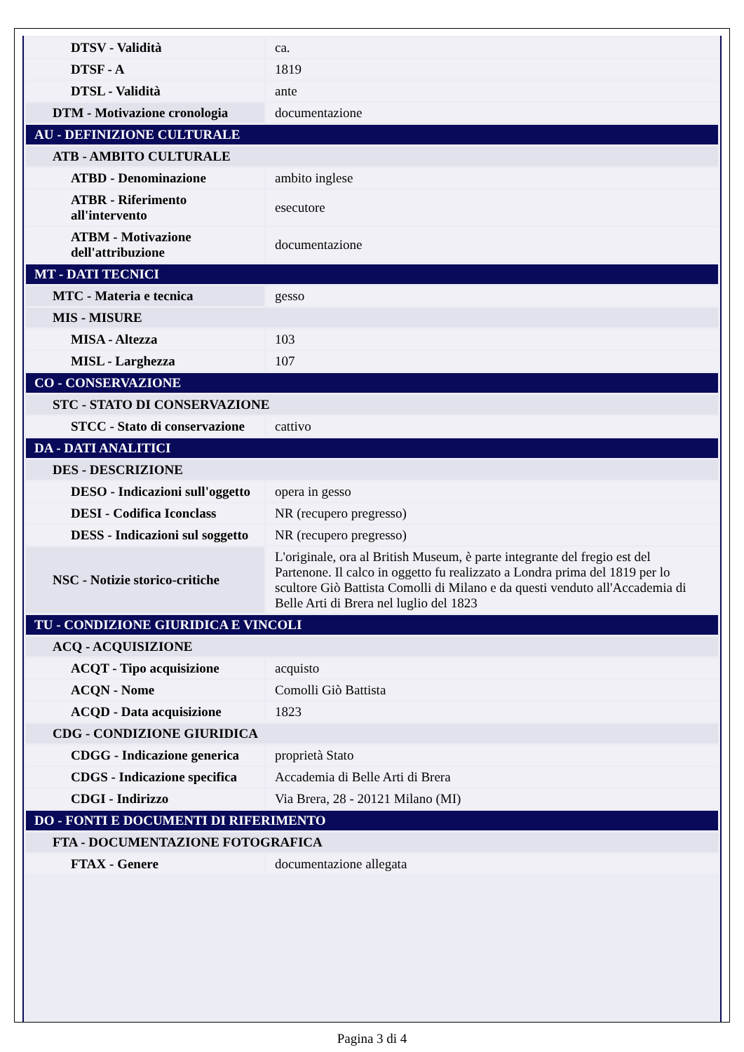| DTSV - Validità | ca. |
| DTSF - A | 1819 |
| DTSL - Validità | ante |
| DTM - Motivazione cronologia | documentazione |
| AU - DEFINIZIONE CULTURALE | |
| ATB - AMBITO CULTURALE | |
| ATBD - Denominazione | ambito inglese |
| ATBR - Riferimento all'intervento | esecutore |
| ATBM - Motivazione dell'attribuzione | documentazione |
| MT - DATI TECNICI | |
| MTC - Materia e tecnica | gesso |
| MIS - MISURE | |
| MISA - Altezza | 103 |
| MISL - Larghezza | 107 |
| CO - CONSERVAZIONE | |
| STC - STATO DI CONSERVAZIONE | |
| STCC - Stato di conservazione | cattivo |
| DA - DATI ANALITICI | |
| DES - DESCRIZIONE | |
| DESO - Indicazioni sull'oggetto | opera in gesso |
| DESI - Codifica Iconclass | NR (recupero pregresso) |
| DESS - Indicazioni sul soggetto | NR (recupero pregresso) |
| NSC - Notizie storico-critiche | L'originale, ora al British Museum, è parte integrante del fregio est del Partenone. Il calco in oggetto fu realizzato a Londra prima del 1819 per lo scultore Giò Battista Comolli di Milano e da questi venduto all'Accademia di Belle Arti di Brera nel luglio del 1823 |
| TU - CONDIZIONE GIURIDICA E VINCOLI | |
| ACQ - ACQUISIZIONE | |
| ACQT - Tipo acquisizione | acquisto |
| ACQN - Nome | Comolli Giò Battista |
| ACQD - Data acquisizione | 1823 |
| CDG - CONDIZIONE GIURIDICA | |
| CDGG - Indicazione generica | proprietà Stato |
| CDGS - Indicazione specifica | Accademia di Belle Arti di Brera |
| CDGI - Indirizzo | Via Brera, 28 - 20121 Milano (MI) |
| DO - FONTI E DOCUMENTI DI RIFERIMENTO | |
| FTA - DOCUMENTAZIONE FOTOGRAFICA | |
| FTAX - Genere | documentazione allegata |
Pagina 3 di 4